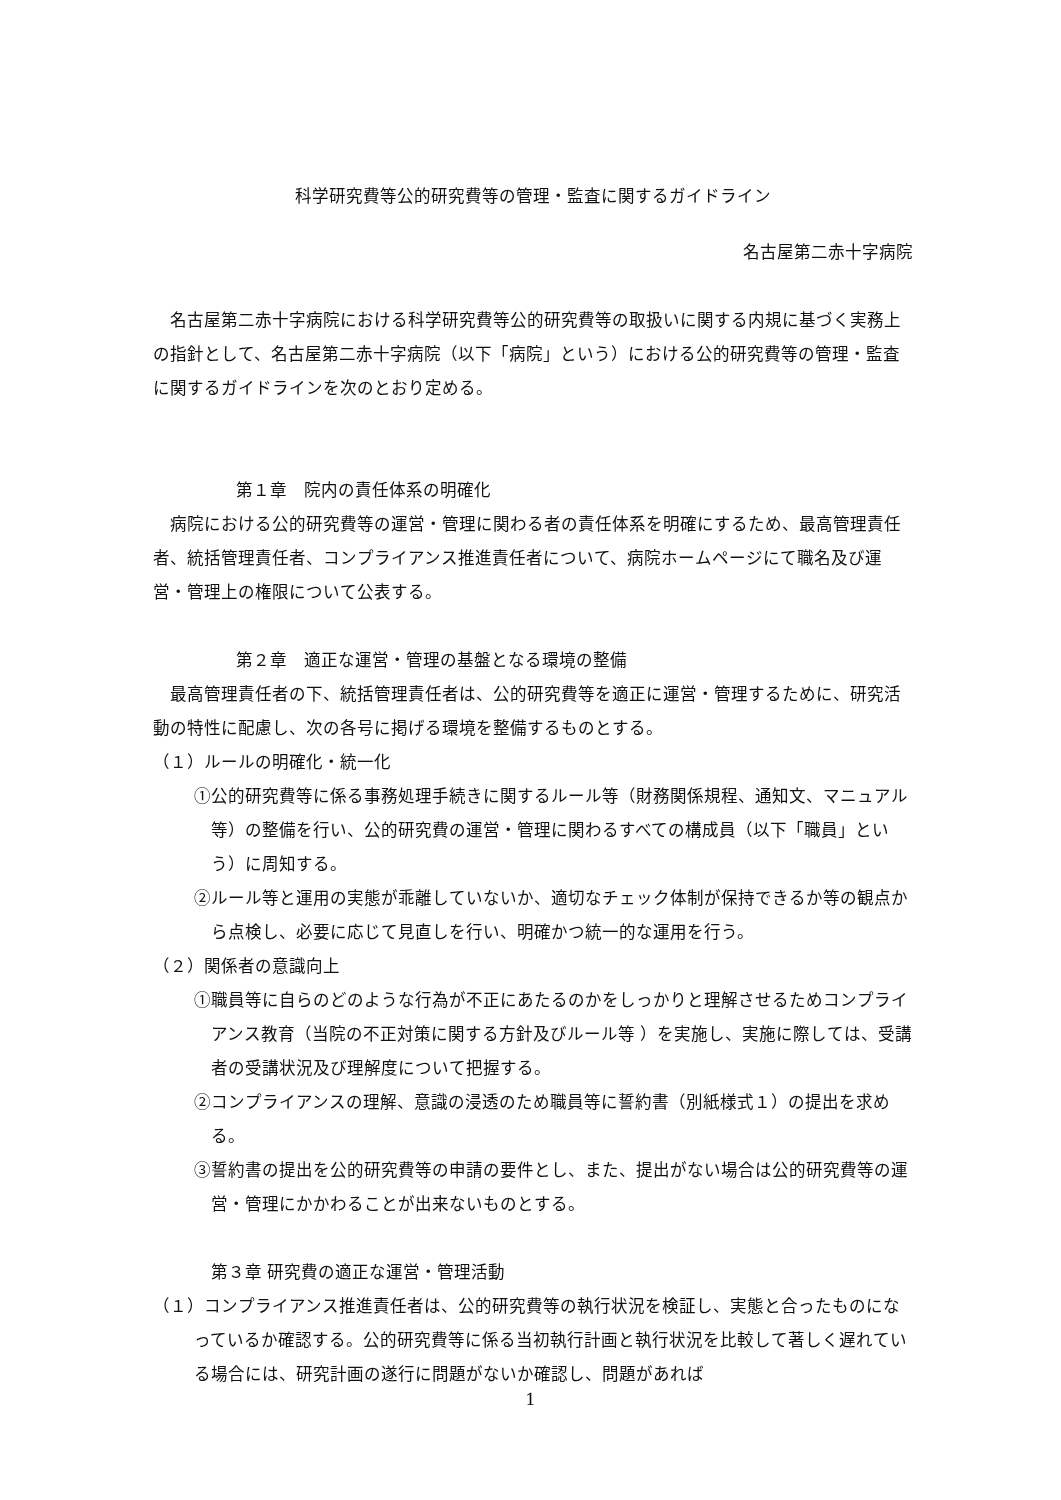科学研究費等公的研究費等の管理・監査に関するガイドライン
名古屋第二赤十字病院
名古屋第二赤十字病院における科学研究費等公的研究費等の取扱いに関する内規に基づく実務上の指針として、名古屋第二赤十字病院（以下「病院」という）における公的研究費等の管理・監査に関するガイドラインを次のとおり定める。
第１章　院内の責任体系の明確化
病院における公的研究費等の運営・管理に関わる者の責任体系を明確にするため、最高管理責任者、統括管理責任者、コンプライアンス推進責任者について、病院ホームページにて職名及び運営・管理上の権限について公表する。
第２章　適正な運営・管理の基盤となる環境の整備
最高管理責任者の下、統括管理責任者は、公的研究費等を適正に運営・管理するために、研究活動の特性に配慮し、次の各号に掲げる環境を整備するものとする。
（１）ルールの明確化・統一化
①公的研究費等に係る事務処理手続きに関するルール等（財務関係規程、通知文、マニュアル等）の整備を行い、公的研究費の運営・管理に関わるすべての構成員（以下「職員」という）に周知する。
②ルール等と運用の実態が乖離していないか、適切なチェック体制が保持できるか等の観点から点検し、必要に応じて見直しを行い、明確かつ統一的な運用を行う。
（２）関係者の意識向上
①職員等に自らのどのような行為が不正にあたるのかをしっかりと理解させるためコンプライアンス教育（当院の不正対策に関する方針及びルール等 ）を実施し、実施に際しては、受講者の受講状況及び理解度について把握する。
②コンプライアンスの理解、意識の浸透のため職員等に誓約書（別紙様式１）の提出を求める。
③誓約書の提出を公的研究費等の申請の要件とし、また、提出がない場合は公的研究費等の運営・管理にかかわることが出来ないものとする。
第３章 研究費の適正な運営・管理活動
（１）コンプライアンス推進責任者は、公的研究費等の執行状況を検証し、実態と合ったものになっているか確認する。公的研究費等に係る当初執行計画と執行状況を比較して著しく遅れている場合には、研究計画の遂行に問題がないか確認し、問題があれば
1